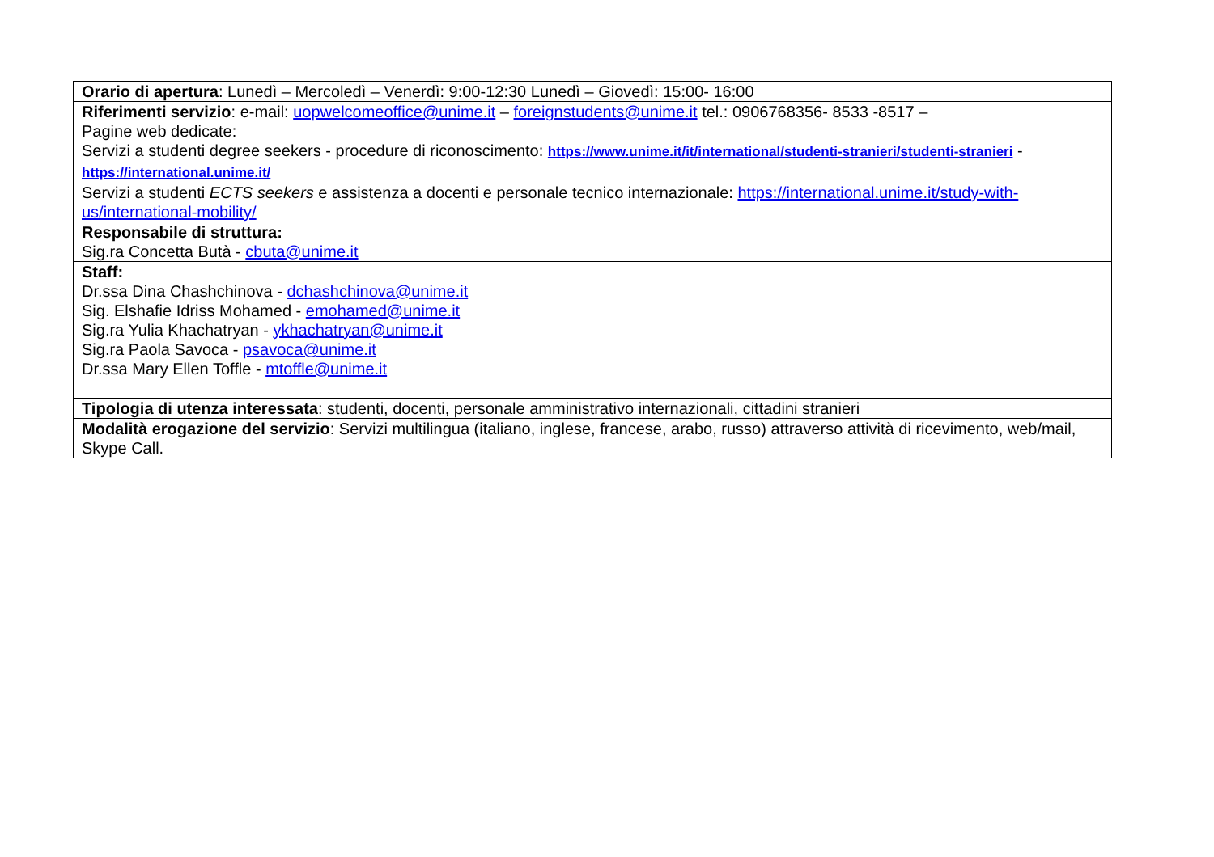| Orario di apertura : Lunedì – Mercoledì – Venerdì: 9:00-12:30 Lunedì – Giovedì: 15:00- 16:00 |
| Riferimenti servizio : e-mail: uopwelcomeoffice@unime.it – foreignstudents@unime.it tel.: 0906768356- 8533 -8517 – Pagine web dedicate: Servizi a studenti degree seekers - procedure di riconoscimento: https://www.unime.it/it/international/studenti-stranieri/studenti-stranieri - https://international.unime.it/ Servizi a studenti ECTS seekers e assistenza a docenti e personale tecnico internazionale: https://international.unime.it/study-with-us/international-mobility/ |
| Responsabile di struttura: Sig.ra Concetta Butà - cbuta@unime.it |
| Staff: Dr.ssa Dina Chashchinova - dchashchinova@unime.it Sig. Elshafie Idriss Mohamed - emohamed@unime.it Sig.ra Yulia Khachatryan - ykhachatryan@unime.it Sig.ra Paola Savoca - psavoca@unime.it Dr.ssa Mary Ellen Toffle - mtoffle@unime.it |
| Tipologia di utenza interessata : studenti, docenti, personale amministrativo internazionali, cittadini stranieri |
| Modalità erogazione del servizio : Servizi multilingua (italiano, inglese, francese, arabo, russo) attraverso attività di ricevimento, web/mail, Skype Call. |